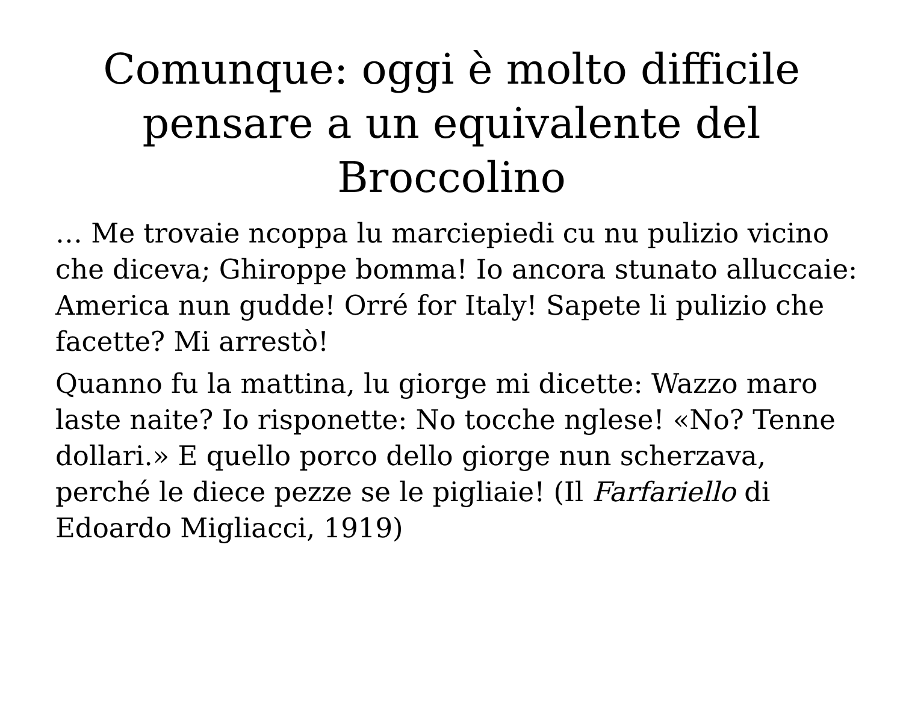Comunque: oggi è molto difficile pensare a un equivalente del Broccolino
… Me trovaie ncoppa lu marciepiedi cu nu pulizio vicino che diceva; Ghiroppe bomma! Io ancora stunato alluccaie: America nun gudde! Orré for Italy! Sapete li pulizio che facette? Mi arrestò!
Quanno fu la mattina, lu giorge mi dicette: Wazzo maro laste naite? Io risponette: No tocche nglese! «No? Tenne dollari.» E quello porco dello giorge nun scherzava, perché le diece pezze se le pigliaie! (Il Farfariello di Edoardo Migliacci, 1919)